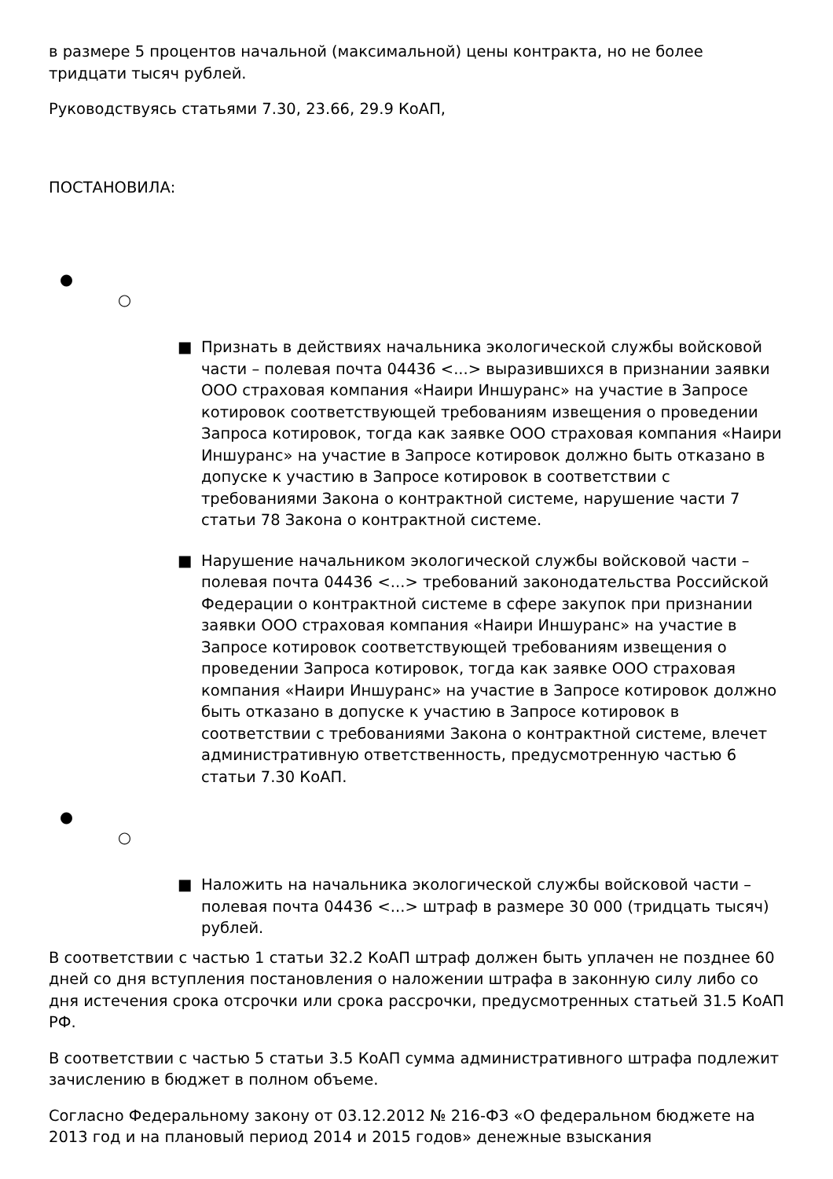в размере 5 процентов начальной (максимальной) цены контракта, но не более тридцати тысяч рублей.
Руководствуясь статьями 7.30, 23.66, 29.9 КоАП,
ПОСТАНОВИЛА:
●
○
■ Признать в действиях начальника экологической службы войсковой части – полевая почта 04436 <...> выразившихся в признании заявки ООО страховая компания «Наири Иншуранс» на участие в Запросе котировок соответствующей требованиям извещения о проведении Запроса котировок, тогда как заявке ООО страховая компания «Наири Иншуранс» на участие в Запросе котировок должно быть отказано в допуске к участию в Запросе котировок в соответствии с требованиями Закона о контрактной системе, нарушение части 7 статьи 78 Закона о контрактной системе.
■ Нарушение начальником экологической службы войсковой части – полевая почта 04436 <...> требований законодательства Российской Федерации о контрактной системе в сфере закупок при признании заявки ООО страховая компания «Наири Иншуранс» на участие в Запросе котировок соответствующей требованиям извещения о проведении Запроса котировок, тогда как заявке ООО страховая компания «Наири Иншуранс» на участие в Запросе котировок должно быть отказано в допуске к участию в Запросе котировок в соответствии с требованиями Закона о контрактной системе, влечет административную ответственность, предусмотренную частью 6 статьи 7.30 КоАП.
●
○
■ Наложить на начальника экологической службы войсковой части – полевая почта 04436 <...> штраф в размере 30 000 (тридцать тысяч) рублей.
В соответствии с частью 1 статьи 32.2 КоАП штраф должен быть уплачен не позднее 60 дней со дня вступления постановления о наложении штрафа в законную силу либо со дня истечения срока отсрочки или срока рассрочки, предусмотренных статьей 31.5 КоАП РФ.
В соответствии с частью 5 статьи 3.5 КоАП сумма административного штрафа подлежит зачислению в бюджет в полном объеме.
Согласно Федеральному закону от 03.12.2012 № 216-ФЗ «О федеральном бюджете на 2013 год и на плановый период 2014 и 2015 годов» денежные взыскания